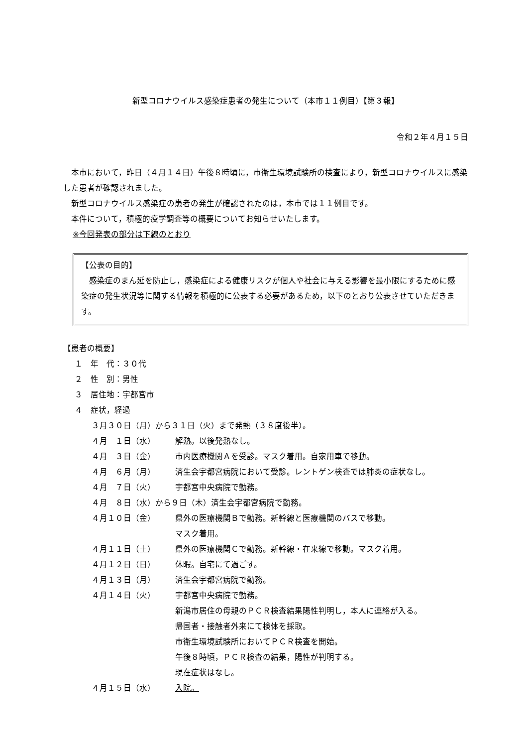新型コロナウイルス感染症患者の発生について（本市１１例目）【第３報】
令和２年４月１５日
　本市において，昨日（４月１４日）午後８時頃に，市衛生環境試験所の検査により，新型コロナウイルスに感染した患者が確認されました。
　新型コロナウイルス感染症の患者の発生が確認されたのは，本市では１１例目です。
　本件について，積極的疫学調査等の概要についてお知らせいたします。
※今回発表の部分は下線のとおり
【公表の目的】
　感染症のまん延を防止し，感染症による健康リスクが個人や社会に与える影響を最小限にするために感染症の発生状況等に関する情報を積極的に公表する必要があるため，以下のとおり公表させていただきます。
【患者の概要】
１　年　代：３０代
２　性　別：男性
３　居住地：宇都宮市
４　症状，経過
３月３０日（月）から３１日（火）まで発熱（３８度後半）。
４月　１日（水） 解熱。以後発熱なし。
４月　３日（金） 市内医療機関Ａを受診。マスク着用。自家用車で移動。
４月　６月（月） 済生会宇都宮病院において受診。レントゲン検査では肺炎の症状なし。
４月　７日（火） 宇都宮中央病院で勤務。
４月　８日（水）から９日（木）済生会宇都宮病院で勤務。
４月１０日（金） 県外の医療機関Ｂで勤務。新幹線と医療機関のバスで移動。
マスク着用。
４月１１日（土） 県外の医療機関Ｃで勤務。新幹線・在来線で移動。マスク着用。
４月１２日（日） 休暇。自宅にて過ごす。
４月１３日（月） 済生会宇都宮病院で勤務。
４月１４日（火） 宇都宮中央病院で勤務。
新潟市居住の母親のＰＣＲ検査結果陽性判明し，本人に連絡が入る。
帰国者・接触者外来にて検体を採取。
市衛生環境試験所においてＰＣＲ検査を開始。
午後８時頃，ＰＣＲ検査の結果，陽性が判明する。
現在症状はなし。
４月１５日（水） 入院。